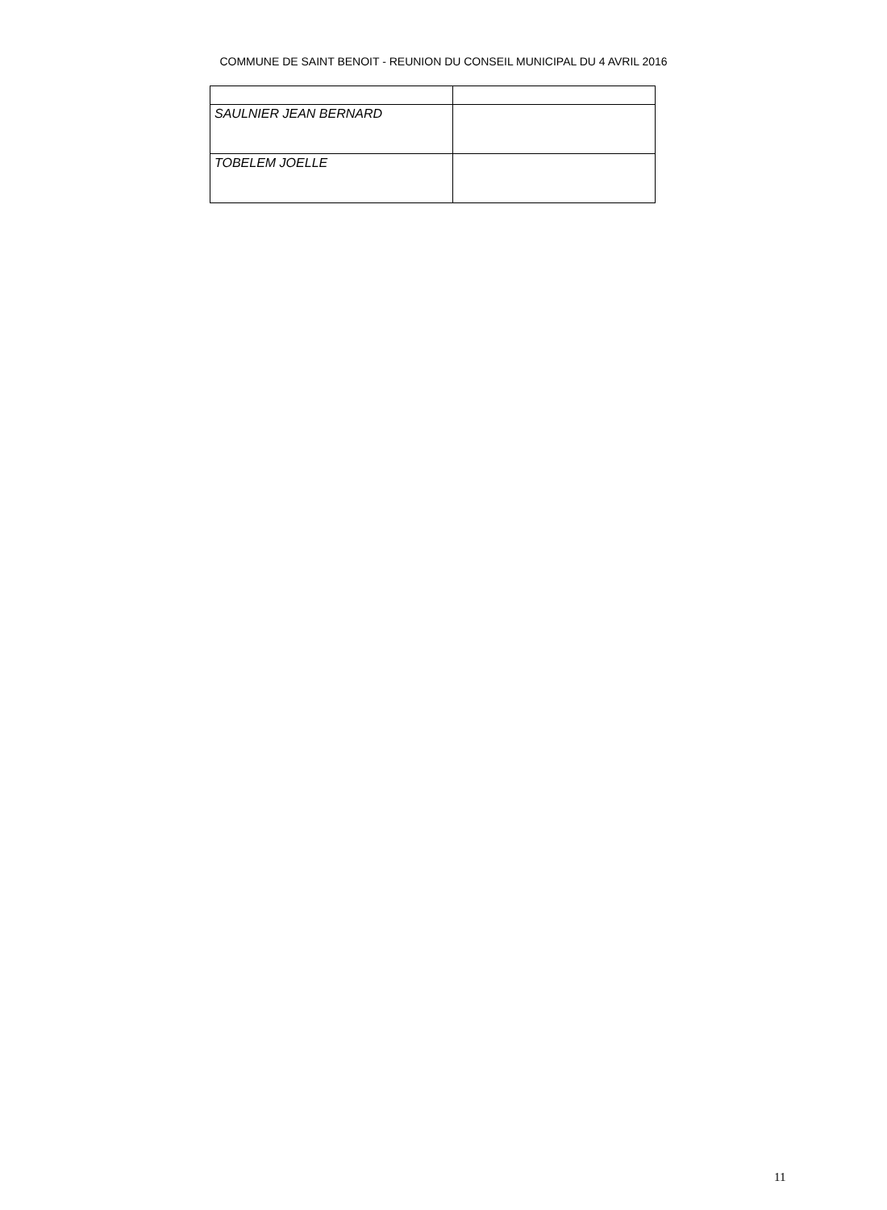COMMUNE DE SAINT BENOIT - REUNION DU CONSEIL MUNICIPAL DU 4 AVRIL 2016
| SAULNIER JEAN BERNARD | |
| TOBELEM JOELLE | |
11